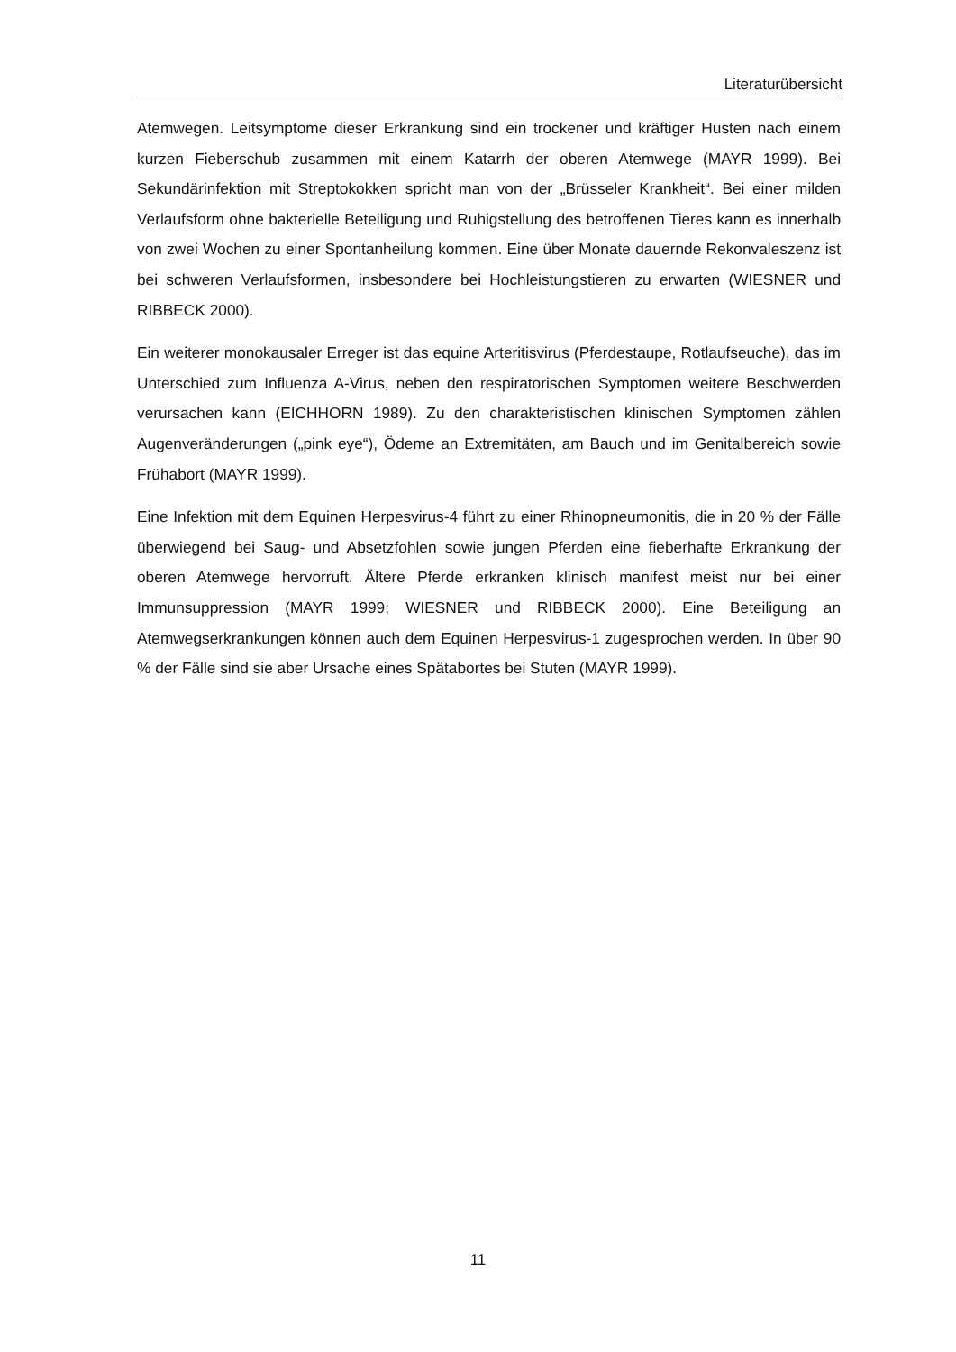Literaturübersicht
Atemwegen. Leitsymptome dieser Erkrankung sind ein trockener und kräftiger Husten nach einem kurzen Fieberschub zusammen mit einem Katarrh der oberen Atemwege (MAYR 1999). Bei Sekundärinfektion mit Streptokokken spricht man von der „Brüsseler Krankheit“. Bei einer milden Verlaufsform ohne bakterielle Beteiligung und Ruhigstellung des betroffenen Tieres kann es innerhalb von zwei Wochen zu einer Spontanheilung kommen. Eine über Monate dauernde Rekonvaleszenz ist bei schweren Verlaufsformen, insbesondere bei Hochleistungstieren zu erwarten (WIESNER und RIBBECK 2000).
Ein weiterer monokausaler Erreger ist das equine Arteritisvirus (Pferdestaupe, Rotlaufseuche), das im Unterschied zum Influenza A-Virus, neben den respiratorischen Symptomen weitere Beschwerden verursachen kann (EICHHORN 1989). Zu den charakteristischen klinischen Symptomen zählen Augenveränderungen („pink eye“), Ödeme an Extremitäten, am Bauch und im Genitalbereich sowie Frühabort (MAYR 1999).
Eine Infektion mit dem Equinen Herpesvirus-4 führt zu einer Rhinopneumonitis, die in 20 % der Fälle überwiegend bei Saug- und Absetzfohlen sowie jungen Pferden eine fieberhafte Erkrankung der oberen Atemwege hervorruft. Ältere Pferde erkranken klinisch manifest meist nur bei einer Immunsuppression (MAYR 1999; WIESNER und RIBBECK 2000). Eine Beteiligung an Atemwegserkrankungen können auch dem Equinen Herpesvirus-1 zugesprochen werden. In über 90 % der Fälle sind sie aber Ursache eines Spätabortes bei Stuten (MAYR 1999).
11